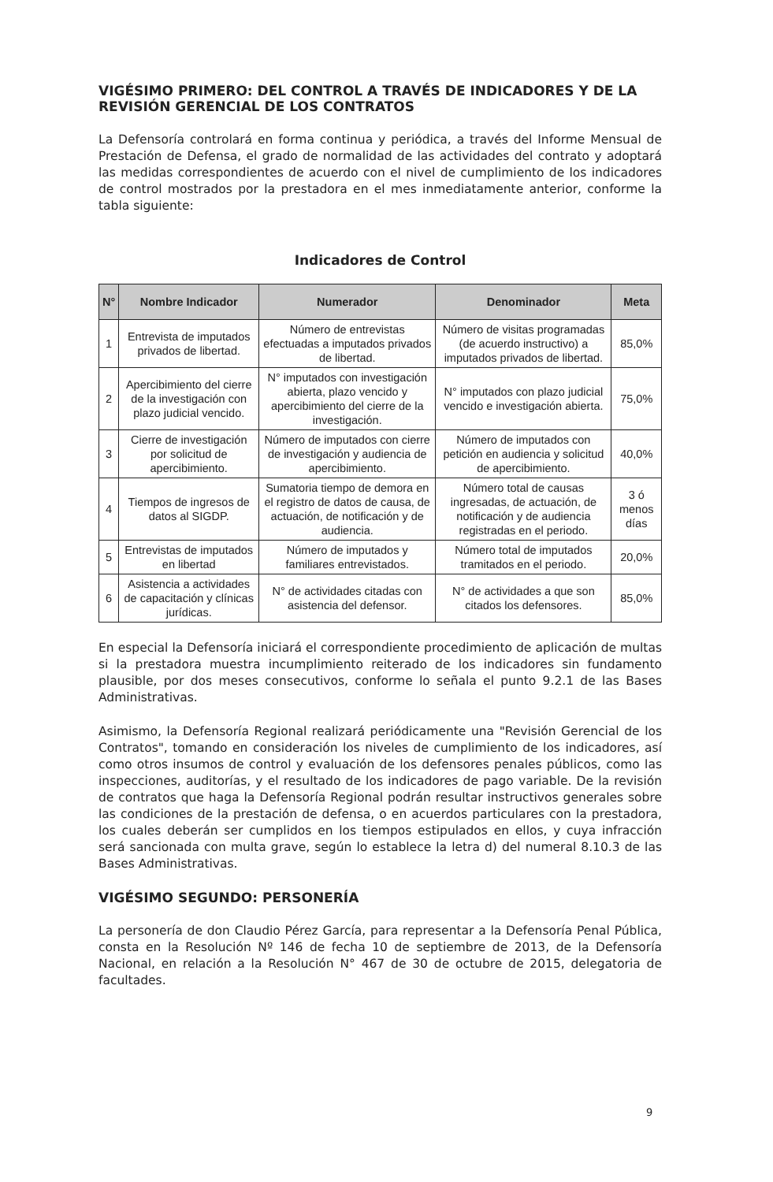VIGÉSIMO PRIMERO: DEL CONTROL A TRAVÉS DE INDICADORES Y DE LA REVISIÓN GERENCIAL DE LOS CONTRATOS
La Defensoría controlará en forma continua y periódica, a través del Informe Mensual de Prestación de Defensa, el grado de normalidad de las actividades del contrato y adoptará las medidas correspondientes de acuerdo con el nivel de cumplimiento de los indicadores de control mostrados por la prestadora en el mes inmediatamente anterior, conforme la tabla siguiente:
Indicadores de Control
| N° | Nombre Indicador | Numerador | Denominador | Meta |
| --- | --- | --- | --- | --- |
| 1 | Entrevista de imputados privados de libertad. | Número de entrevistas efectuadas a imputados privados de libertad. | Número de visitas programadas (de acuerdo instructivo) a imputados privados de libertad. | 85,0% |
| 2 | Apercibimiento del cierre de la investigación con plazo judicial vencido. | N° imputados con investigación abierta, plazo vencido y apercibimiento del cierre de la investigación. | N° imputados con plazo judicial vencido e investigación abierta. | 75,0% |
| 3 | Cierre de investigación por solicitud de apercibimiento. | Número de imputados con cierre de investigación y audiencia de apercibimiento. | Número de imputados con petición en audiencia y solicitud de apercibimiento. | 40,0% |
| 4 | Tiempos de ingresos de datos al SIGDP. | Sumatoria tiempo de demora en el registro de datos de causa, de actuación, de notificación y de audiencia. | Número total de causas ingresadas, de actuación, de notificación y de audiencia registradas en el periodo. | 3 ó menos días |
| 5 | Entrevistas de imputados en libertad | Número de imputados y familiares entrevistados. | Número total de imputados tramitados en el periodo. | 20,0% |
| 6 | Asistencia a actividades de capacitación y clínicas jurídicas. | N° de actividades citadas con asistencia del defensor. | N° de actividades a que son citados los defensores. | 85,0% |
En especial la Defensoría iniciará el correspondiente procedimiento de aplicación de multas si la prestadora muestra incumplimiento reiterado de los indicadores sin fundamento plausible, por dos meses consecutivos, conforme lo señala el punto 9.2.1 de las Bases Administrativas.
Asimismo, la Defensoría Regional realizará periódicamente una "Revisión Gerencial de los Contratos", tomando en consideración los niveles de cumplimiento de los indicadores, así como otros insumos de control y evaluación de los defensores penales públicos, como las inspecciones, auditorías, y el resultado de los indicadores de pago variable. De la revisión de contratos que haga la Defensoría Regional podrán resultar instructivos generales sobre las condiciones de la prestación de defensa, o en acuerdos particulares con la prestadora, los cuales deberán ser cumplidos en los tiempos estipulados en ellos, y cuya infracción será sancionada con multa grave, según lo establece la letra d) del numeral 8.10.3 de las Bases Administrativas.
VIGÉSIMO SEGUNDO: PERSONERÍA
La personería de don Claudio Pérez García, para representar a la Defensoría Penal Pública, consta en la Resolución Nº 146 de fecha 10 de septiembre de 2013, de la Defensoría Nacional, en relación a la Resolución N° 467 de 30 de octubre de 2015, delegatoria de facultades.
9